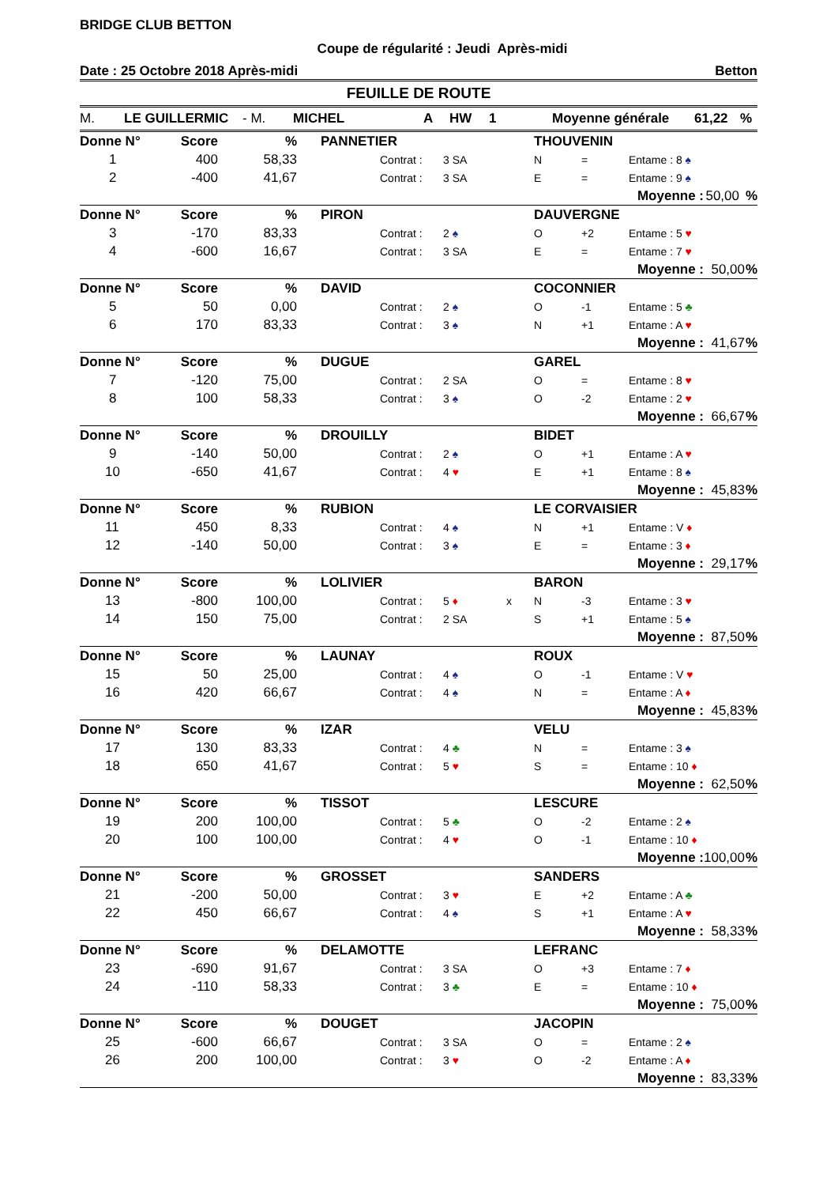BRIDGE CLUB BETTON
Coupe de régularité : Jeudi Après-midi
Date : 25 Octobre 2018 Après-midi Betton
FEUILLE DE ROUTE
M. LE GUILLERMIC - M. MICHEL A HW 1 Moyenne générale 61,22%
| Donne N° | Score | % | PANNETIER | | | | THOUVENIN | | | | |
| 1 | 400 | 58,33 | | Contrat : | 3 SA | | N | = | Entame : 8 ♠ | | |
| 2 | -400 | 41,67 | | Contrat : | 3 SA | | E | = | Entame : 9 ♠ | | |
| | | | | | | | | | Moyenne : | 50,00 | % |
| Donne N° | Score | % | PIRON | | | | DAUVERGNE | | | | |
| 3 | -170 | 83,33 | | Contrat : | 2 ♠ | | O | +2 | Entame : 5 ♥ | | |
| 4 | -600 | 16,67 | | Contrat : | 3 SA | | E | = | Entame : 7 ♥ | | |
| | | | | | | | | | Moyenne : | 50,00 | % |
| Donne N° | Score | % | DAVID | | | | COCONNIER | | | | |
| 5 | 50 | 0,00 | | Contrat : | 2 ♠ | | O | -1 | Entame : 5 ♣ | | |
| 6 | 170 | 83,33 | | Contrat : | 3 ♠ | | N | +1 | Entame : A ♥ | | |
| | | | | | | | | | Moyenne : | 41,67 | % |
| Donne N° | Score | % | DUGUE | | | | GAREL | | | | |
| 7 | -120 | 75,00 | | Contrat : | 2 SA | | O | = | Entame : 8 ♥ | | |
| 8 | 100 | 58,33 | | Contrat : | 3 ♠ | | O | -2 | Entame : 2 ♥ | | |
| | | | | | | | | | Moyenne : | 66,67 | % |
| Donne N° | Score | % | DROUILLY | | | | BIDET | | | | |
| 9 | -140 | 50,00 | | Contrat : | 2 ♠ | | O | +1 | Entame : A ♥ | | |
| 10 | -650 | 41,67 | | Contrat : | 4 ♥ | | E | +1 | Entame : 8 ♠ | | |
| | | | | | | | | | Moyenne : | 45,83 | % |
| Donne N° | Score | % | RUBION | | | | LE CORVAISIER | | | | |
| 11 | 450 | 8,33 | | Contrat : | 4 ♠ | | N | +1 | Entame : V ♦ | | |
| 12 | -140 | 50,00 | | Contrat : | 3 ♠ | | E | = | Entame : 3 ♦ | | |
| | | | | | | | | | Moyenne : | 29,17 | % |
| Donne N° | Score | % | LOLIVIER | | | | BARON | | | | |
| 13 | -800 | 100,00 | | Contrat : | 5 ♦ | x | N | -3 | Entame : 3 ♥ | | |
| 14 | 150 | 75,00 | | Contrat : | 2 SA | | S | +1 | Entame : 5 ♠ | | |
| | | | | | | | | | Moyenne : | 87,50 | % |
| Donne N° | Score | % | LAUNAY | | | | ROUX | | | | |
| 15 | 50 | 25,00 | | Contrat : | 4 ♠ | | O | -1 | Entame : V ♥ | | |
| 16 | 420 | 66,67 | | Contrat : | 4 ♠ | | N | = | Entame : A ♦ | | |
| | | | | | | | | | Moyenne : | 45,83 | % |
| Donne N° | Score | % | IZAR | | | | VELU | | | | |
| 17 | 130 | 83,33 | | Contrat : | 4 ♣ | | N | = | Entame : 3 ♠ | | |
| 18 | 650 | 41,67 | | Contrat : | 5 ♥ | | S | = | Entame : 10 ♦ | | |
| | | | | | | | | | Moyenne : | 62,50 | % |
| Donne N° | Score | % | TISSOT | | | | LESCURE | | | | |
| 19 | 200 | 100,00 | | Contrat : | 5 ♣ | | O | -2 | Entame : 2 ♠ | | |
| 20 | 100 | 100,00 | | Contrat : | 4 ♥ | | O | -1 | Entame : 10 ♦ | | |
| | | | | | | | | | Moyenne : | 100,00 | % |
| Donne N° | Score | % | GROSSET | | | | SANDERS | | | | |
| 21 | -200 | 50,00 | | Contrat : | 3 ♥ | | E | +2 | Entame : A ♣ | | |
| 22 | 450 | 66,67 | | Contrat : | 4 ♠ | | S | +1 | Entame : A ♥ | | |
| | | | | | | | | | Moyenne : | 58,33 | % |
| Donne N° | Score | % | DELAMOTTE | | | | LEFRANC | | | | |
| 23 | -690 | 91,67 | | Contrat : | 3 SA | | O | +3 | Entame : 7 ♦ | | |
| 24 | -110 | 58,33 | | Contrat : | 3 ♣ | | E | = | Entame : 10 ♦ | | |
| | | | | | | | | | Moyenne : | 75,00 | % |
| Donne N° | Score | % | DOUGET | | | | JACOPIN | | | | |
| 25 | -600 | 66,67 | | Contrat : | 3 SA | | O | = | Entame : 2 ♠ | | |
| 26 | 200 | 100,00 | | Contrat : | 3 ♥ | | O | -2 | Entame : A ♦ | | |
| | | | | | | | | | Moyenne : | 83,33 | % |